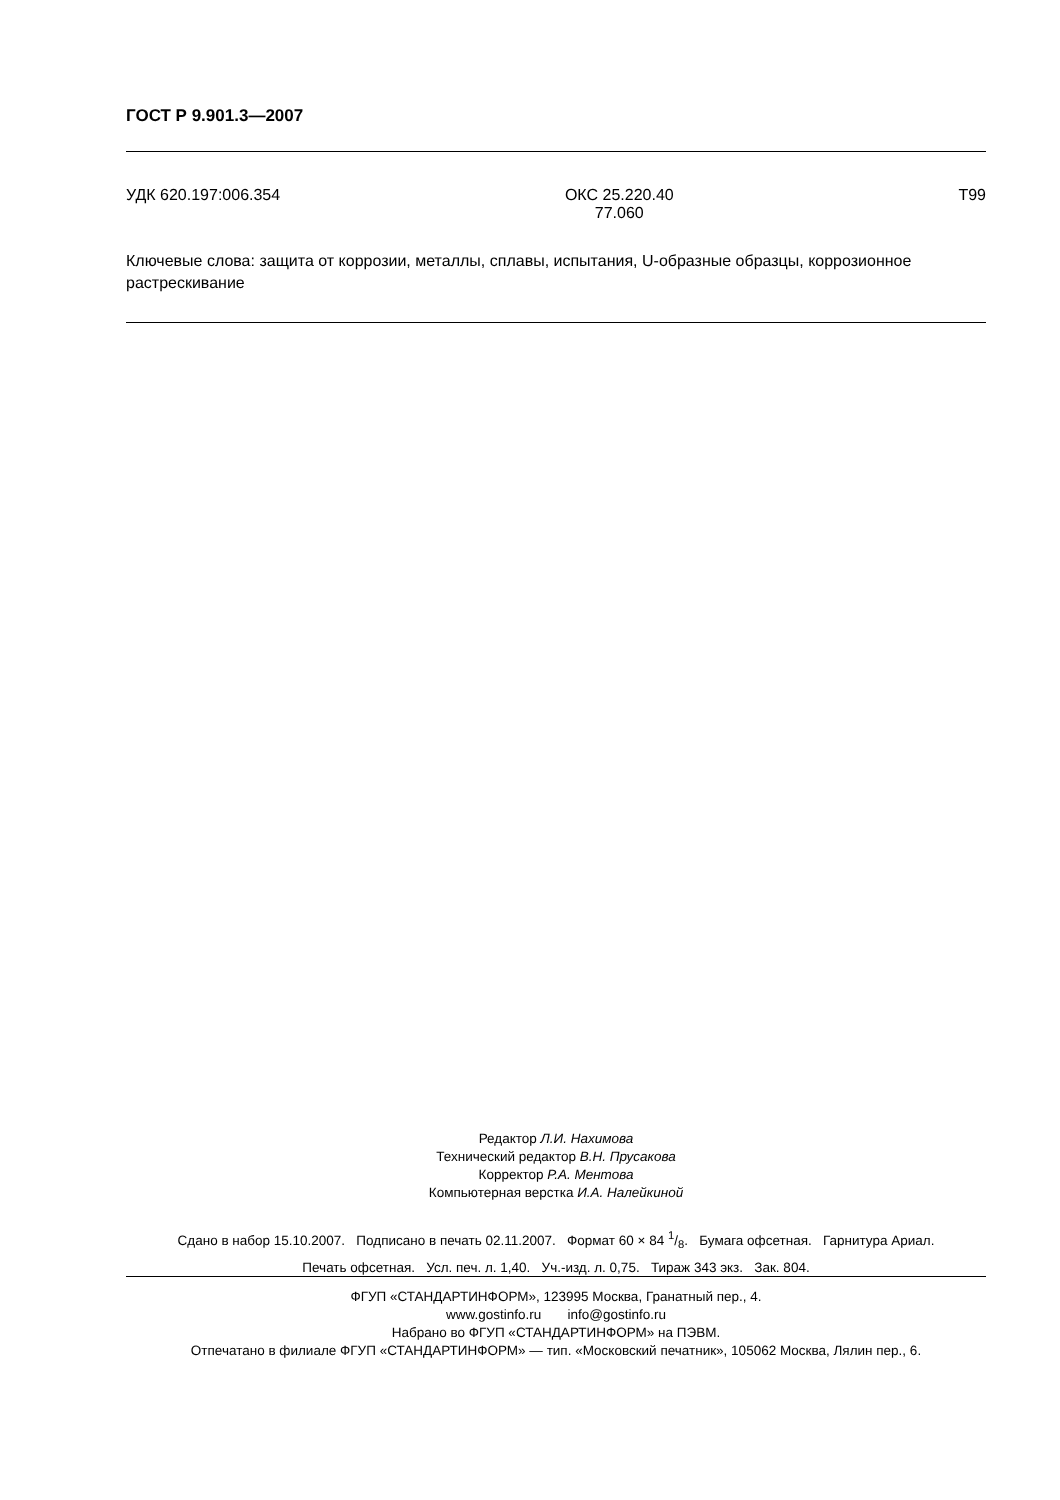ГОСТ Р 9.901.3—2007
УДК 620.197:006.354 ОКС 25.220.40
77.060 Т99
Ключевые слова: защита от коррозии, металлы, сплавы, испытания, U-образные образцы, коррозионное растрескивание
Редактор Л.И. Нахимова
Технический редактор В.Н. Прусакова
Корректор Р.А. Ментова
Компьютерная верстка И.А. Налейкиной
Сдано в набор 15.10.2007. Подписано в печать 02.11.2007. Формат 60 × 84 1/8. Бумага офсетная. Гарнитура Ариал.
Печать офсетная. Усл. печ. л. 1,40. Уч.-изд. л. 0,75. Тираж 343 экз. Зак. 804.
ФГУП «СТАНДАРТИНФОРМ», 123995 Москва, Гранатный пер., 4.
www.gostinfo.ru info@gostinfo.ru
Набрано во ФГУП «СТАНДАРТИНФОРМ» на ПЭВМ.
Отпечатано в филиале ФГУП «СТАНДАРТИНФОРМ» — тип. «Московский печатник», 105062 Москва, Лялин пер., 6.